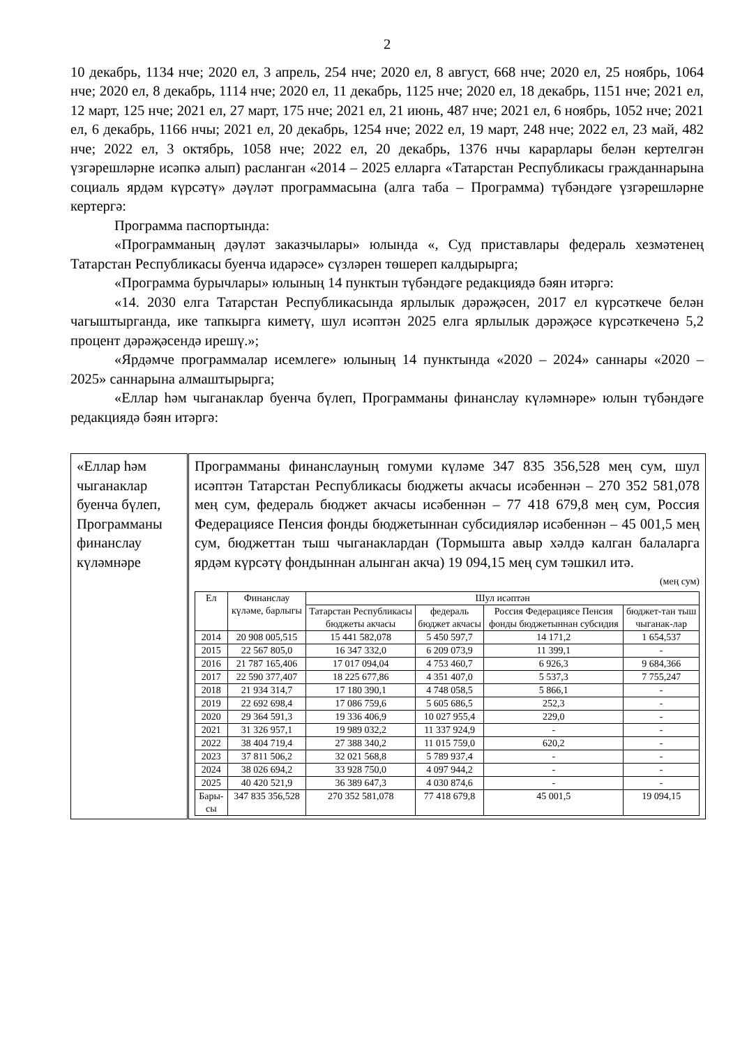2
10 декабрь, 1134 нче; 2020 ел, 3 апрель, 254 нче; 2020 ел, 8 август, 668 нче; 2020 ел, 25 ноябрь, 1064 нче; 2020 ел, 8 декабрь, 1114 нче; 2020 ел, 11 декабрь, 1125 нче; 2020 ел, 18 декабрь, 1151 нче; 2021 ел, 12 март, 125 нче; 2021 ел, 27 март, 175 нче; 2021 ел, 21 июнь, 487 нче; 2021 ел, 6 ноябрь, 1052 нче; 2021 ел, 6 декабрь, 1166 нчы; 2021 ел, 20 декабрь, 1254 нче; 2022 ел, 19 март, 248 нче; 2022 ел, 23 май, 482 нче; 2022 ел, 3 октябрь, 1058 нче; 2022 ел, 20 декабрь, 1376 нчы карарлары белән кертелгән үзгәрешләрне исәпкә алып) расланган «2014 – 2025 елларга «Татарстан Республикасы гражданнарына социаль ярдәм күрсәтү» дәүләт программасына (алга таба – Программа) түбәндәге үзгәрешләрне кертергә:
Программа паспортында:
«Программаның дәүләт заказчылары» юлында «, Суд приставлары федераль хезмәтенең Татарстан Республикасы буенча идарәсе» сүзләрен төшереп калдырырга;
«Программа бурычлары» юлының 14 пунктын түбәндәге редакциядә бәян итәргә:
«14. 2030 елга Татарстан Республикасында ярлылык дәрәҗәсен, 2017 ел күрсәткече белән чагыштырганда, ике тапкырга киметү, шул исәптән 2025 елга ярлылык дәрәҗәсе күрсәткеченә 5,2 процент дәрәҗәсендә ирешү.»;
«Ярдәмче программалар исемлеге» юлының 14 пунктында «2020 – 2024» саннары «2020 – 2025» саннарына алмаштырырга;
«Еллар һәм чыганаклар буенча бүлеп, Программаны финанслау күләмнәре» юлын түбәндәге редакциядә бәян итәргә:
| «Еллар һәм чыганаклар буенча бүлеп, Программаны финанслау күләмнәре | Программаны финанслауның гомуми күләме 347 835 356,528 мең сум, шул исәптән Татарстан Республикасы бюджеты акчасы исәбеннән – 270 352 581,078 мең сум, федераль бюджет акчасы исәбеннән – 77 418 679,8 мең сум, Россия Федерациясе Пенсия фонды бюджетыннан субсидияләр исәбеннән – 45 001,5 мең сум, бюджеттан тыш чыганаклардан (Тормышта авыр хәлдә калган балаларга ярдәм күрсәтү фондыннан алынган акча) 19 094,15 мең сум тәшкил итә. (мең сум) / Ел / Финанслау күләме, барлыгы / Шул исәптән / / / / / --- / --- / --- / --- / --- / --- / / / / Татарстан Республикасы бюджеты акчасы / федераль бюджет акчасы / Россия Федерациясе Пенсия фонды бюджетыннан субсидия / бюджет-тан тыш чыганак-лар / / 2014 / 20 908 005,515 / 15 441 582,078 / 5 450 597,7 / 14 171,2 / 1 654,537 / / 2015 / 22 567 805,0 / 16 347 332,0 / 6 209 073,9 / 11 399,1 / - / / 2016 / 21 787 165,406 / 17 017 094,04 / 4 753 460,7 / 6 926,3 / 9 684,366 / / 2017 / 22 590 377,407 / 18 225 677,86 / 4 351 407,0 / 5 537,3 / 7 755,247 / / 2018 / 21 934 314,7 / 17 180 390,1 / 4 748 058,5 / 5 866,1 / - / / 2019 / 22 692 698,4 / 17 086 759,6 / 5 605 686,5 / 252,3 / - / / 2020 / 29 364 591,3 / 19 336 406,9 / 10 027 955,4 / 229,0 / - / / 2021 / 31 326 957,1 / 19 989 032,2 / 11 337 924,9 / - / - / / 2022 / 38 404 719,4 / 27 388 340,2 / 11 015 759,0 / 620,2 / - / / 2023 / 37 811 506,2 / 32 021 568,8 / 5 789 937,4 / - / - / / 2024 / 38 026 694,2 / 33 928 750,0 / 4 097 944,2 / - / - / / 2025 / 40 420 521,9 / 36 389 647,3 / 4 030 874,6 / - / - / / Бары-сы / 347 835 356,528 / 270 352 581,078 / 77 418 679,8 / 45 001,5 / 19 094,15 / |